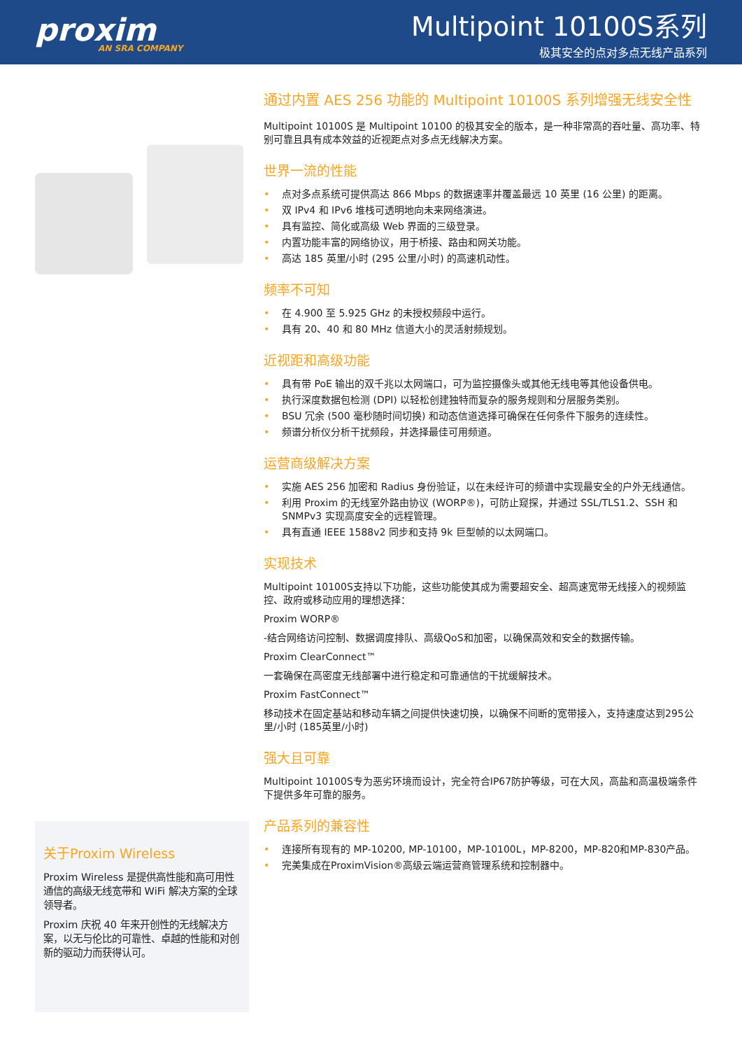proxim
AN SRA COMPANY
Multipoint 10100S系列
极其安全的点对多点无线产品系列
通过内置 AES 256 功能的 Multipoint 10100S 系列增强无线安全性
Multipoint 10100S 是 Multipoint 10100 的极其安全的版本，是一种非常高的吞吐量、高功率、特别可靠且具有成本效益的近视距点对多点无线解决方案。
世界一流的性能
• 点对多点系统可提供高达 866 Mbps 的数据速率并覆盖最远 10 英里 (16 公里) 的距离。
• 双 IPv4 和 IPv6 堆栈可透明地向未来网络演进。
• 具有监控、简化或高级 Web 界面的三级登录。
• 内置功能丰富的网络协议，用于桥接、路由和网关功能。
• 高达 185 英里/小时 (295 公里/小时) 的高速机动性。
频率不可知
• 在 4.900 至 5.925 GHz 的未授权频段中运行。
• 具有 20、40 和 80 MHz 信道大小的灵活射频规划。
近视距和高级功能
• 具有带 PoE 输出的双千兆以太网端口，可为监控摄像头或其他无线电等其他设备供电。
• 执行深度数据包检测 (DPI) 以轻松创建独特而复杂的服务规则和分层服务类别。
• BSU 冗余 (500 毫秒随时间切换) 和动态信道选择可确保在任何条件下服务的连续性。
• 频谱分析仪分析干扰频段，并选择最佳可用频道。
运营商级解决方案
• 实施 AES 256 加密和 Radius 身份验证，以在未经许可的频谱中实现最安全的户外无线通信。
• 利用 Proxim 的无线室外路由协议 (WORP®)，可防止窥探，并通过 SSL/TLS1.2、SSH 和 SNMPv3 实现高度安全的远程管理。
• 具有直通 IEEE 1588v2 同步和支持 9k 巨型帧的以太网端口。
实现技术
Multipoint 10100S支持以下功能，这些功能使其成为需要超安全、超高速宽带无线接入的视频监控、政府或移动应用的理想选择：
Proxim WORP®
-结合网络访问控制、数据调度排队、高级QoS和加密，以确保高效和安全的数据传输。
Proxim ClearConnect™
一套确保在高密度无线部署中进行稳定和可靠通信的干扰缓解技术。
Proxim FastConnect™
移动技术在固定基站和移动车辆之间提供快速切换，以确保不间断的宽带接入，支持速度达到295公里/小时 (185英里/小时)
强大且可靠
Multipoint 10100S专为恶劣环境而设计，完全符合IP67防护等级，可在大风，高盐和高温极端条件下提供多年可靠的服务。
产品系列的兼容性
• 连接所有现有的 MP-10200, MP-10100，MP-10100L，MP-8200，MP-820和MP-830产品。
• 完美集成在ProximVision®高级云端运营商管理系统和控制器中。
关于Proxim Wireless
Proxim Wireless 是提供高性能和高可用性通信的高级无线宽带和 WiFi 解决方案的全球领导者。
Proxim 庆祝 40 年来开创性的无线解决方案，以无与伦比的可靠性、卓越的性能和对创新的驱动力而获得认可。